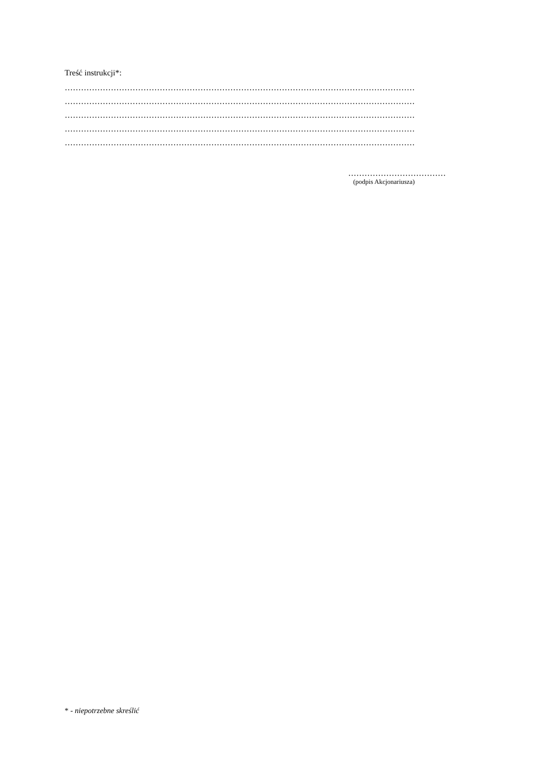Treść instrukcji*:
…………………………………………………………………………………………………………………
…………………………………………………………………………………………………………………
…………………………………………………………………………………………………………………
…………………………………………………………………………………………………………………
…………………………………………………………………………………………………………………
………………………………
(podpis Akcjonariusza)
* - niepotrzebne skreślić